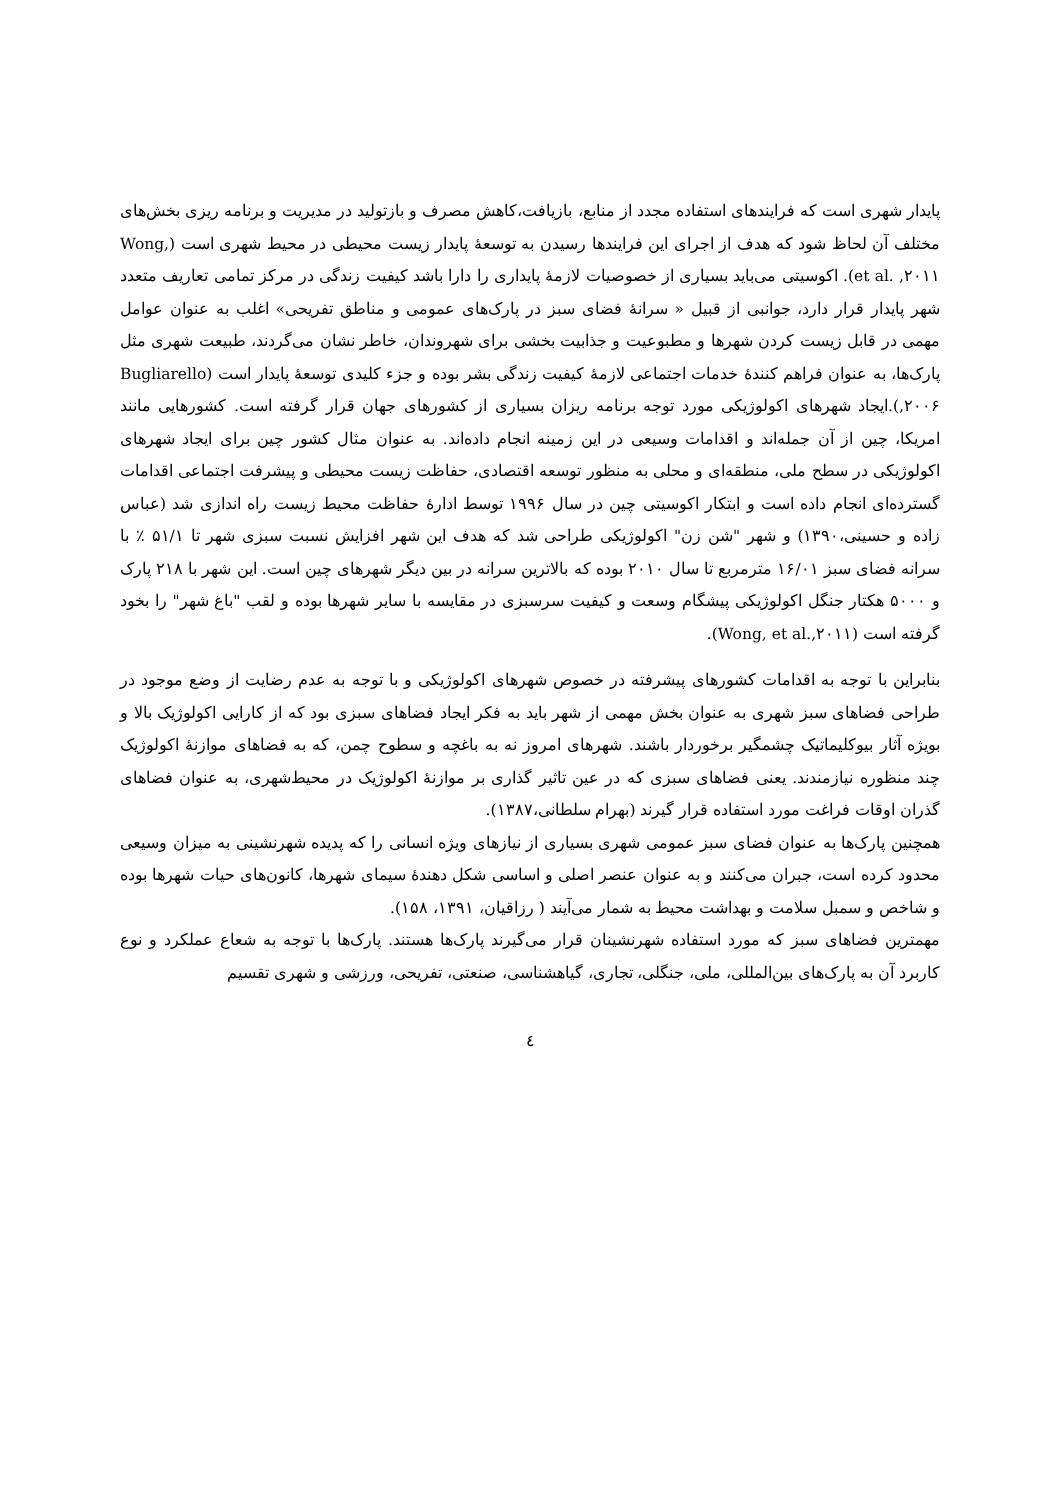پایدار شهری است که فرایندهای استفاده مجدد از منابع، بازیافت،کاهش مصرف و بازتولید در مدیریت و برنامه ریزی بخش‌های مختلف آن لحاظ شود که هدف از اجرای این فرایندها رسیدن به توسعهٔ پایدار زیست محیطی در محیط شهری است (Wong, et al. ,۲۰۱۱). اکوسیتی می‌باید بسیاری از خصوصیات لازمهٔ پایداری را دارا باشد کیفیت زندگی در مرکز تمامی تعاریف متعدد شهر پایدار قرار دارد، جوانبی از قبیل « سرانهٔ فضای سبز در پارک‌های عمومی و مناطق تفریحی» اغلب به عنوان عوامل مهمی در قابل زیست کردن شهرها و مطبوعیت و جذابیت بخشی برای شهروندان، خاطر نشان می‌گردند، طبیعت شهری مثل پارک‌ها، به عنوان فراهم کنندهٔ خدمات اجتماعی لازمهٔ کیفیت زندگی بشر بوده و جزء کلیدی توسعهٔ پایدار است (Bugliarello ,۲۰۰۶).ایجاد شهرهای اکولوژیکی مورد توجه برنامه ریزان بسیاری از کشورهای جهان قرار گرفته است. کشورهایی مانند امریکا، چین از آن جمله‌اند و اقدامات وسیعی در این زمینه انجام داده‌اند. به عنوان مثال کشور چین برای ایجاد شهرهای اکولوژیکی در سطح ملی، منطقه‌ای و محلی به منظور توسعه اقتصادی، حفاظت زیست محیطی و پیشرفت اجتماعی اقدامات گسترده‌ای انجام داده است و ابتکار اکوسیتی چین در سال ۱۹۹۶ توسط ادارهٔ حفاظت محیط زیست راه اندازی شد (عباس زاده و حسینی،۱۳۹۰) و شهر "شن زن" اکولوژیکی طراحی شد که هدف این شهر افزایش نسبت سبزی شهر تا ۵۱/۱ ٪ با سرانه فضای سبز ۱۶/۰۱ مترمربع تا سال ۲۰۱۰ بوده که بالاترین سرانه در بین دیگر شهرهای چین است. این شهر با ۲۱۸ پارک و ۵۰۰۰ هکتار جنگل اکولوژیکی پیشگام وسعت و کیفیت سرسبزی در مقایسه با سایر شهرها بوده و لقب "باغ شهر" را بخود گرفته است (Wong, et al.,۲۰۱۱).
بنابراین با توجه به اقدامات کشورهای پیشرفته در خصوص شهرهای اکولوژیکی و با توجه به عدم رضایت از وضع موجود در طراحی فضاهای سبز شهری به عنوان بخش مهمی از شهر باید به فکر ایجاد فضاهای سبزی بود که از کارایی اکولوژیک بالا و بویژه آثار بیوکلیماتیک چشمگیر برخوردار باشند. شهرهای امروز نه به باغچه و سطوح چمن، که به فضاهای موازنهٔ اکولوژیک چند منظوره نیازمندند. یعنی فضاهای سبزی که در عین تاثیر گذاری بر موازنهٔ اکولوژیک در محیط‌شهری، به عنوان فضاهای گذران اوقات فراغت مورد استفاده قرار گیرند (بهرام سلطانی،۱۳۸۷).
همچنین پارک‌ها به عنوان فضای سبز عمومی شهری بسیاری از نیازهای ویژه انسانی را که پدیده شهرنشینی به میزان وسیعی محدود کرده است، جبران می‌کنند و به عنوان عنصر اصلی و اساسی شکل دهندهٔ سیمای شهرها، کانون‌های حیات شهرها بوده و شاخص و سمبل سلامت و بهداشت محیط به شمار می‌آیند ( رزاقیان، ۱۳۹۱، ۱۵۸).
مهمترین فضاهای سبز که مورد استفاده شهرنشینان قرار می‌گیرند پارک‌ها هستند. پارک‌ها با توجه به شعاع عملکرد و نوع کاربرد آن به پارک‌های بین‌المللی، ملی، جنگلی، تجاری، گیاهشناسی، صنعتی، تفریحی، ورزشی و شهری تقسیم
٤